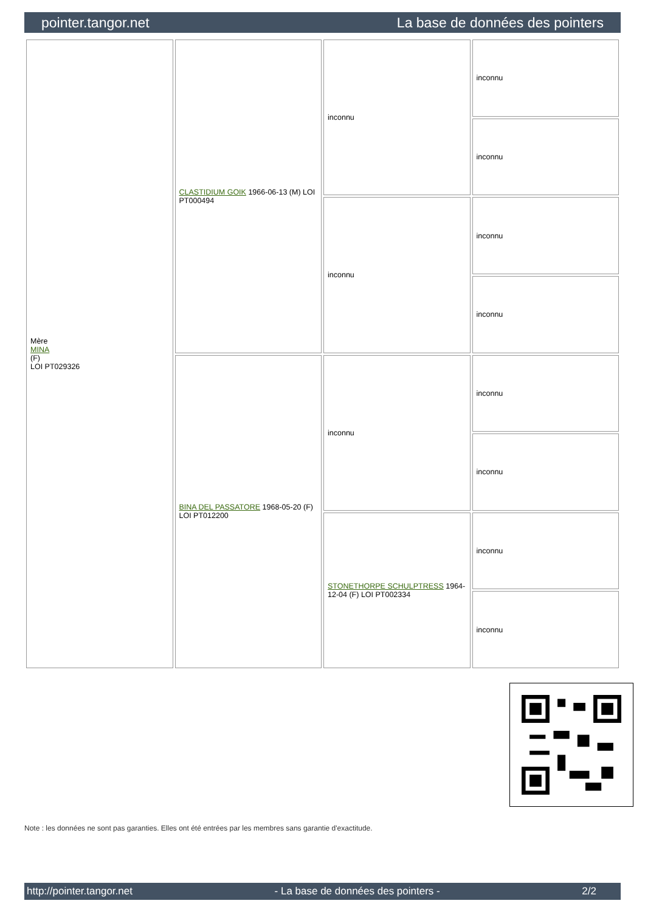pointer.tangor.net La base de données des pointers
| Mère MINA (F) LOI PT029326 | CLASTIDIUM GOIK 1966-06-13 (M) LOI PT000494 | inconnu | inconnu |
| | | | inconnu |
| | | inconnu | inconnu |
| | | | inconnu |
| | BINA DEL PASSATORE 1968-05-20 (F) LOI PT012200 | inconnu | inconnu |
| | | | inconnu |
| | | STONETHORPE SCHULPTRESS 1964-12-04 (F) LOI PT002334 | inconnu |
| | | | inconnu |
Note : les données ne sont pas garanties. Elles ont été entrées par les membres sans garantie d'exactitude.
http://pointer.tangor.net - La base de données des pointers - 2/2